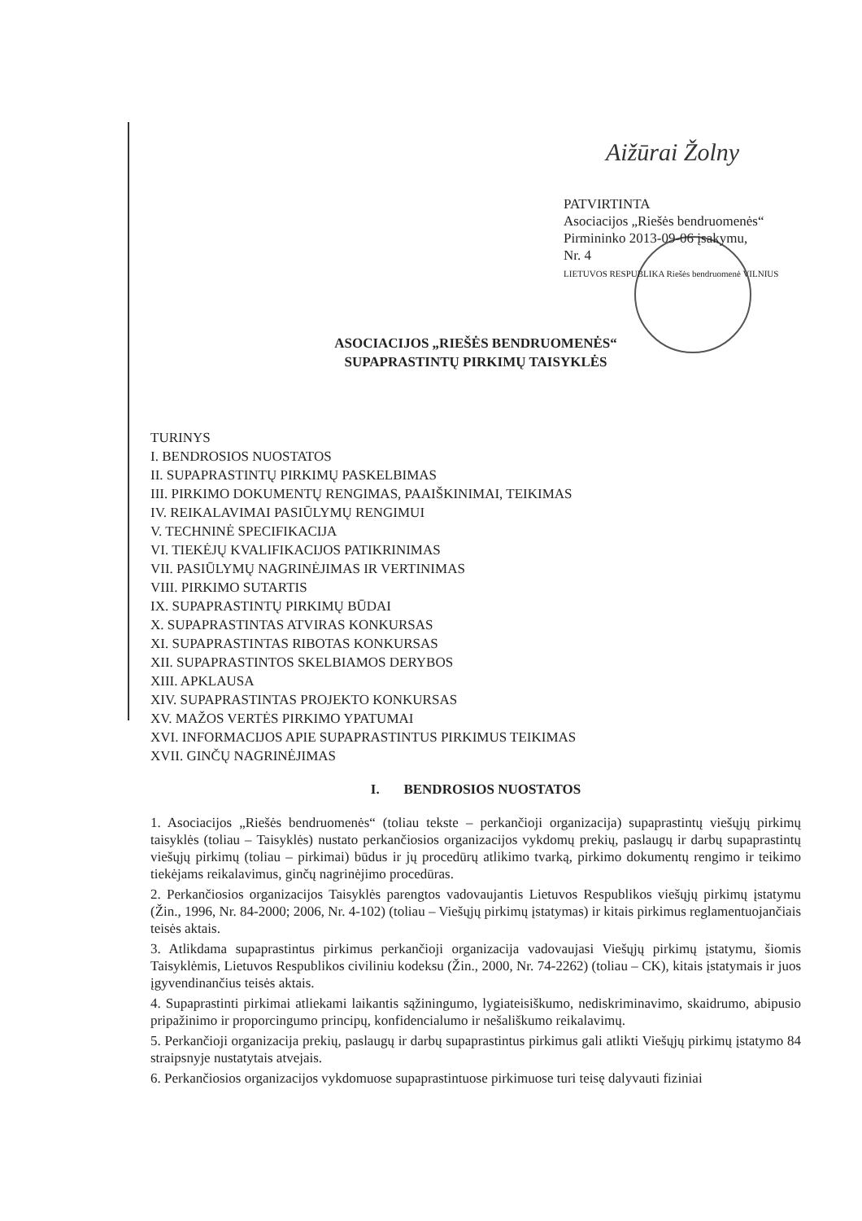Aižūrai Žolny
PATVIRTINTA
Asociacijos „Riešės bendruomenės“
Pirmininko 2013-09-06 įsakymu,
Nr. 4
LIETUVOS RESPUBLIKA Riešės bendruomenė VILNIUS
ASOCIACIJOS „RIEŠĖS BENDRUOMENĖS“
SUPAPRASTINTŲ PIRKIMŲ TAISYKLĖS
TURINYS
I. BENDROSIOS NUOSTATOS
II. SUPAPRASTINTŲ PIRKIMŲ PASKELBIMAS
III. PIRKIMO DOKUMENTŲ RENGIMAS, PAAIŠKINIMAI, TEIKIMAS
IV. REIKALAVIMAI PASIŪLYMŲ RENGIMUI
V. TECHNINĖ SPECIFIKACIJA
VI. TIEKĖJŲ KVALIFIKACIJOS PATIKRINIMAS
VII. PASIŪLYMŲ NAGRINĖJIMAS IR VERTINIMAS
VIII. PIRKIMO SUTARTIS
IX. SUPAPRASTINTŲ PIRKIMŲ BŪDAI
X. SUPAPRASTINTAS ATVIRAS KONKURSAS
XI. SUPAPRASTINTAS RIBOTAS KONKURSAS
XII. SUPAPRASTINTOS SKELBIAMOS DERYBOS
XIII. APKLAUSA
XIV. SUPAPRASTINTAS PROJEKTO KONKURSAS
XV. MAŽOS VERTĖS PIRKIMO YPATUMAI
XVI. INFORMACIJOS APIE SUPAPRASTINTUS PIRKIMUS TEIKIMAS
XVII. GINČŲ NAGRINĖJIMAS
I. BENDROSIOS NUOSTATOS
1. Asociacijos „Riešės bendruomenės“ (toliau tekste – perkančioji organizacija) supaprastintų viešųjų pirkimų taisyklės (toliau – Taisyklės) nustato perkančiosios organizacijos vykdomų prekių, paslaugų ir darbų supaprastintų viešųjų pirkimų (toliau – pirkimai) būdus ir jų procedūrų atlikimo tvarką, pirkimo dokumentų rengimo ir teikimo tiekėjams reikalavimus, ginčų nagrinėjimo procedūras.
2. Perkančiosios organizacijos Taisyklės parengtos vadovaujantis Lietuvos Respublikos viešųjų pirkimų įstatymu (Žin., 1996, Nr. 84-2000; 2006, Nr. 4-102) (toliau – Viešųjų pirkimų įstatymas) ir kitais pirkimus reglamentuojančiais teisės aktais.
3. Atlikdama supaprastintus pirkimus perkančioji organizacija vadovaujasi Viešųjų pirkimų įstatymu, šiomis Taisyklėmis, Lietuvos Respublikos civiliniu kodeksu (Žin., 2000, Nr. 74-2262) (toliau – CK), kitais įstatymais ir juos įgyvendinančius teisės aktais.
4. Supaprastinti pirkimai atliekami laikantis sąžiningumo, lygiateisiškumo, nediskriminavimo, skaidrumo, abipusio pripažinimo ir proporcingumo principų, konfidencialumo ir nešališkumo reikalavimų.
5. Perkančioji organizacija prekių, paslaugų ir darbų supaprastintus pirkimus gali atlikti Viešųjų pirkimų įstatymo 84 straipsnyje nustatytais atvejais.
6. Perkančiosios organizacijos vykdomuose supaprastintuose pirkimuose turi teisę dalyvauti fiziniai